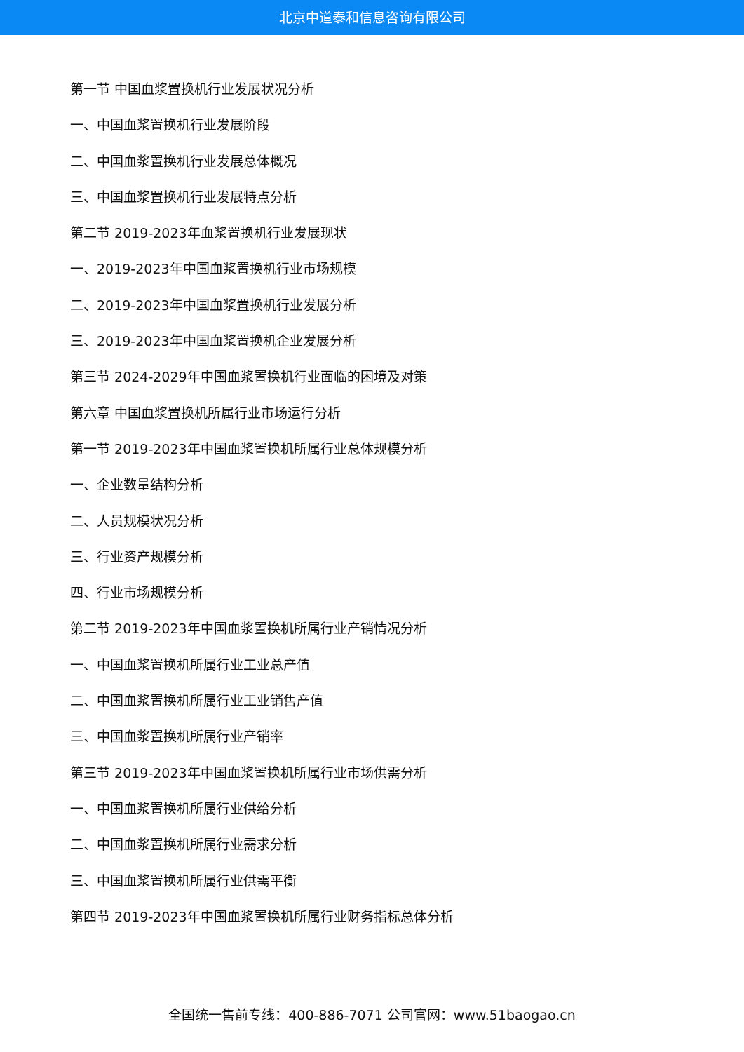北京中道泰和信息咨询有限公司
第一节 中国血浆置换机行业发展状况分析
一、中国血浆置换机行业发展阶段
二、中国血浆置换机行业发展总体概况
三、中国血浆置换机行业发展特点分析
第二节 2019-2023年血浆置换机行业发展现状
一、2019-2023年中国血浆置换机行业市场规模
二、2019-2023年中国血浆置换机行业发展分析
三、2019-2023年中国血浆置换机企业发展分析
第三节 2024-2029年中国血浆置换机行业面临的困境及对策
第六章 中国血浆置换机所属行业市场运行分析
第一节 2019-2023年中国血浆置换机所属行业总体规模分析
一、企业数量结构分析
二、人员规模状况分析
三、行业资产规模分析
四、行业市场规模分析
第二节 2019-2023年中国血浆置换机所属行业产销情况分析
一、中国血浆置换机所属行业工业总产值
二、中国血浆置换机所属行业工业销售产值
三、中国血浆置换机所属行业产销率
第三节 2019-2023年中国血浆置换机所属行业市场供需分析
一、中国血浆置换机所属行业供给分析
二、中国血浆置换机所属行业需求分析
三、中国血浆置换机所属行业供需平衡
第四节 2019-2023年中国血浆置换机所属行业财务指标总体分析
全国统一售前专线：400-886-7071 公司官网：www.51baogao.cn